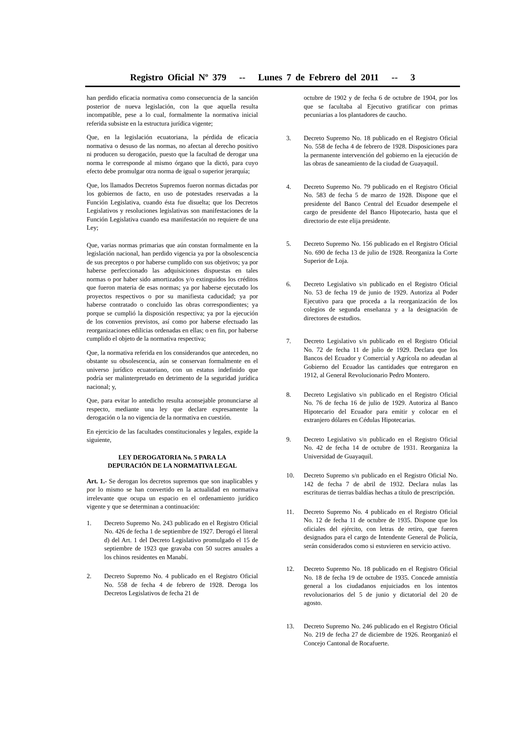Registro Oficial Nº 379 -- Lunes 7 de Febrero del 2011 -- 3
han perdido eficacia normativa como consecuencia de la sanción posterior de nueva legislación, con la que aquella resulta incompatible, pese a lo cual, formalmente la normativa inicial referida subsiste en la estructura jurídica vigente;
Que, en la legislación ecuatoriana, la pérdida de eficacia normativa o desuso de las normas, no afectan al derecho positivo ni producen su derogación, puesto que la facultad de derogar una norma le corresponde al mismo órgano que la dictó, para cuyo efecto debe promulgar otra norma de igual o superior jerarquía;
Que, los llamados Decretos Supremos fueron normas dictadas por los gobiernos de facto, en uso de potestades reservadas a la Función Legislativa, cuando ésta fue disuelta; que los Decretos Legislativos y resoluciones legislativas son manifestaciones de la Función Legislativa cuando esa manifestación no requiere de una Ley;
Que, varias normas primarias que aún constan formalmente en la legislación nacional, han perdido vigencia ya por la obsolescencia de sus preceptos o por haberse cumplido con sus objetivos; ya por haberse perfeccionado las adquisiciones dispuestas en tales normas o por haber sido amortizados y/o extinguidos los créditos que fueron materia de esas normas; ya por haberse ejecutado los proyectos respectivos o por su manifiesta caducidad; ya por haberse contratado o concluido las obras correspondientes; ya porque se cumplió la disposición respectiva; ya por la ejecución de los convenios previstos, así como por haberse efectuado las reorganizaciones edilicias ordenadas en ellas; o en fin, por haberse cumplido el objeto de la normativa respectiva;
Que, la normativa referida en los considerandos que anteceden, no obstante su obsolescencia, aún se conservan formalmente en el universo jurídico ecuatoriano, con un estatus indefinido que podría ser malinterpretado en detrimento de la seguridad jurídica nacional; y,
Que, para evitar lo antedicho resulta aconsejable pronunciarse al respecto, mediante una ley que declare expresamente la derogación o la no vigencia de la normativa en cuestión.
En ejercicio de las facultades constitucionales y legales, expide la siguiente,
LEY DEROGATORIA No. 5 PARA LA
DEPURACIÓN DE LA NORMATIVA LEGAL
Art. 1.- Se derogan los decretos supremos que son inaplicables y por lo mismo se han convertido en la actualidad en normativa irrelevante que ocupa un espacio en el ordenamiento jurídico vigente y que se determinan a continuación:
1. Decreto Supremo No. 243 publicado en el Registro Oficial No. 426 de fecha 1 de septiembre de 1927. Derogó el literal d) del Art. 1 del Decreto Legislativo promulgado el 15 de septiembre de 1923 que gravaba con 50 sucres anuales a los chinos residentes en Manabí.
2. Decreto Supremo No. 4 publicado en el Registro Oficial No. 558 de fecha 4 de febrero de 1928. Deroga los Decretos Legislativos de fecha 21 de
octubre de 1902 y de fecha 6 de octubre de 1904, por los que se facultaba al Ejecutivo gratificar con primas pecuniarias a los plantadores de caucho.
3. Decreto Supremo No. 18 publicado en el Registro Oficial No. 558 de fecha 4 de febrero de 1928. Disposiciones para la permanente intervención del gobierno en la ejecución de las obras de saneamiento de la ciudad de Guayaquil.
4. Decreto Supremo No. 79 publicado en el Registro Oficial No. 583 de fecha 5 de marzo de 1928. Dispone que el presidente del Banco Central del Ecuador desempeñe el cargo de presidente del Banco Hipotecario, hasta que el directorio de este elija presidente.
5. Decreto Supremo No. 156 publicado en el Registro Oficial No. 690 de fecha 13 de julio de 1928. Reorganiza la Corte Superior de Loja.
6. Decreto Legislativo s/n publicado en el Registro Oficial No. 53 de fecha 19 de junio de 1929. Autoriza al Poder Ejecutivo para que proceda a la reorganización de los colegios de segunda enseñanza y a la designación de directores de estudios.
7. Decreto Legislativo s/n publicado en el Registro Oficial No. 72 de fecha 11 de julio de 1929. Declara que los Bancos del Ecuador y Comercial y Agrícola no adeudan al Gobierno del Ecuador las cantidades que entregaron en 1912, al General Revolucionario Pedro Montero.
8. Decreto Legislativo s/n publicado en el Registro Oficial No. 76 de fecha 16 de julio de 1929. Autoriza al Banco Hipotecario del Ecuador para emitir y colocar en el extranjero dólares en Cédulas Hipotecarias.
9. Decreto Legislativo s/n publicado en el Registro Oficial No. 42 de fecha 14 de octubre de 1931. Reorganiza la Universidad de Guayaquil.
10. Decreto Supremo s/n publicado en el Registro Oficial No. 142 de fecha 7 de abril de 1932. Declara nulas las escrituras de tierras baldías hechas a título de prescripción.
11. Decreto Supremo No. 4 publicado en el Registro Oficial No. 12 de fecha 11 de octubre de 1935. Dispone que los oficiales del ejército, con letras de retiro, que fueren designados para el cargo de Intendente General de Policía, serán considerados como si estuvieren en servicio activo.
12. Decreto Supremo No. 18 publicado en el Registro Oficial No. 18 de fecha 19 de octubre de 1935. Concede amnistía general a los ciudadanos enjuiciados en los intentos revolucionarios del 5 de junio y dictatorial del 20 de agosto.
13. Decreto Supremo No. 246 publicado en el Registro Oficial No. 219 de fecha 27 de diciembre de 1926. Reorganizó el Concejo Cantonal de Rocafuerte.